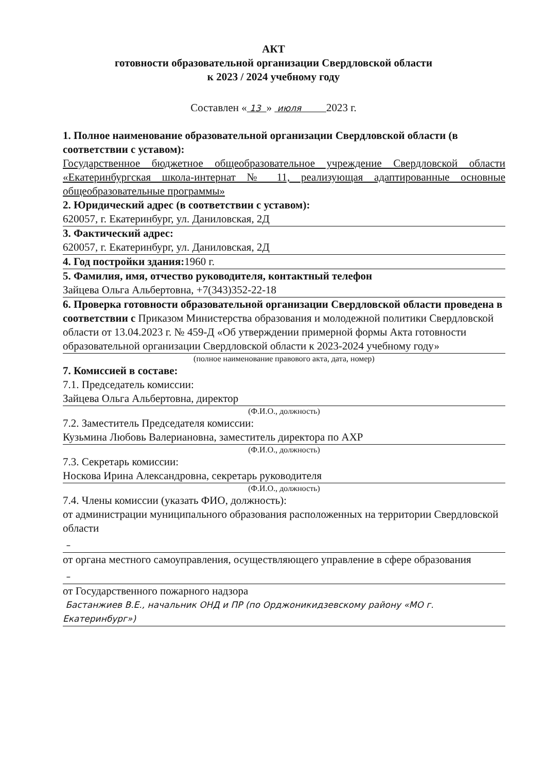АКТ
готовности образовательной организации Свердловской области
к 2023 / 2024 учебному году
Составлен « 13 » июля 2023 г.
1. Полное наименование образовательной организации Свердловской области (в соответствии с уставом):
Государственное бюджетное общеобразовательное учреждение Свердловской области «Екатеринбургская школа-интернат № 11, реализующая адаптированные основные общеобразовательные программы»
2. Юридический адрес (в соответствии с уставом):
620057, г. Екатеринбург, ул. Даниловская, 2Д
3. Фактический адрес:
620057, г. Екатеринбург, ул. Даниловская, 2Д
4. Год постройки здания: 1960 г.
5. Фамилия, имя, отчество руководителя, контактный телефон
Зайцева Ольга Альбертовна, +7(343)352-22-18
6. Проверка готовности образовательной организации Свердловской области проведена в соответствии с Приказом Министерства образования и молодежной политики Свердловской области от 13.04.2023 г. № 459-Д «Об утверждении примерной формы Акта готовности образовательной организации Свердловской области к 2023-2024 учебному году»
(полное наименование правового акта, дата, номер)
7. Комиссией в составе:
7.1. Председатель комиссии:
Зайцева Ольга Альбертовна, директор
(Ф.И.О., должность)
7.2. Заместитель Председателя комиссии:
Кузьмина Любовь Валериановна, заместитель директора по АХР
(Ф.И.О., должность)
7.3. Секретарь комиссии:
Носкова Ирина Александровна, секретарь руководителя
(Ф.И.О., должность)
7.4. Члены комиссии (указать ФИО, должность):
от администрации муниципального образования расположенных на территории Свердловской области
–
от органа местного самоуправления, осуществляющего управление в сфере образования
–
от Государственного пожарного надзора
Бастанжиев В.Е., начальник ОНД и ПР (по Орджоникидзевскому району «МО г. Екатеринбург»)